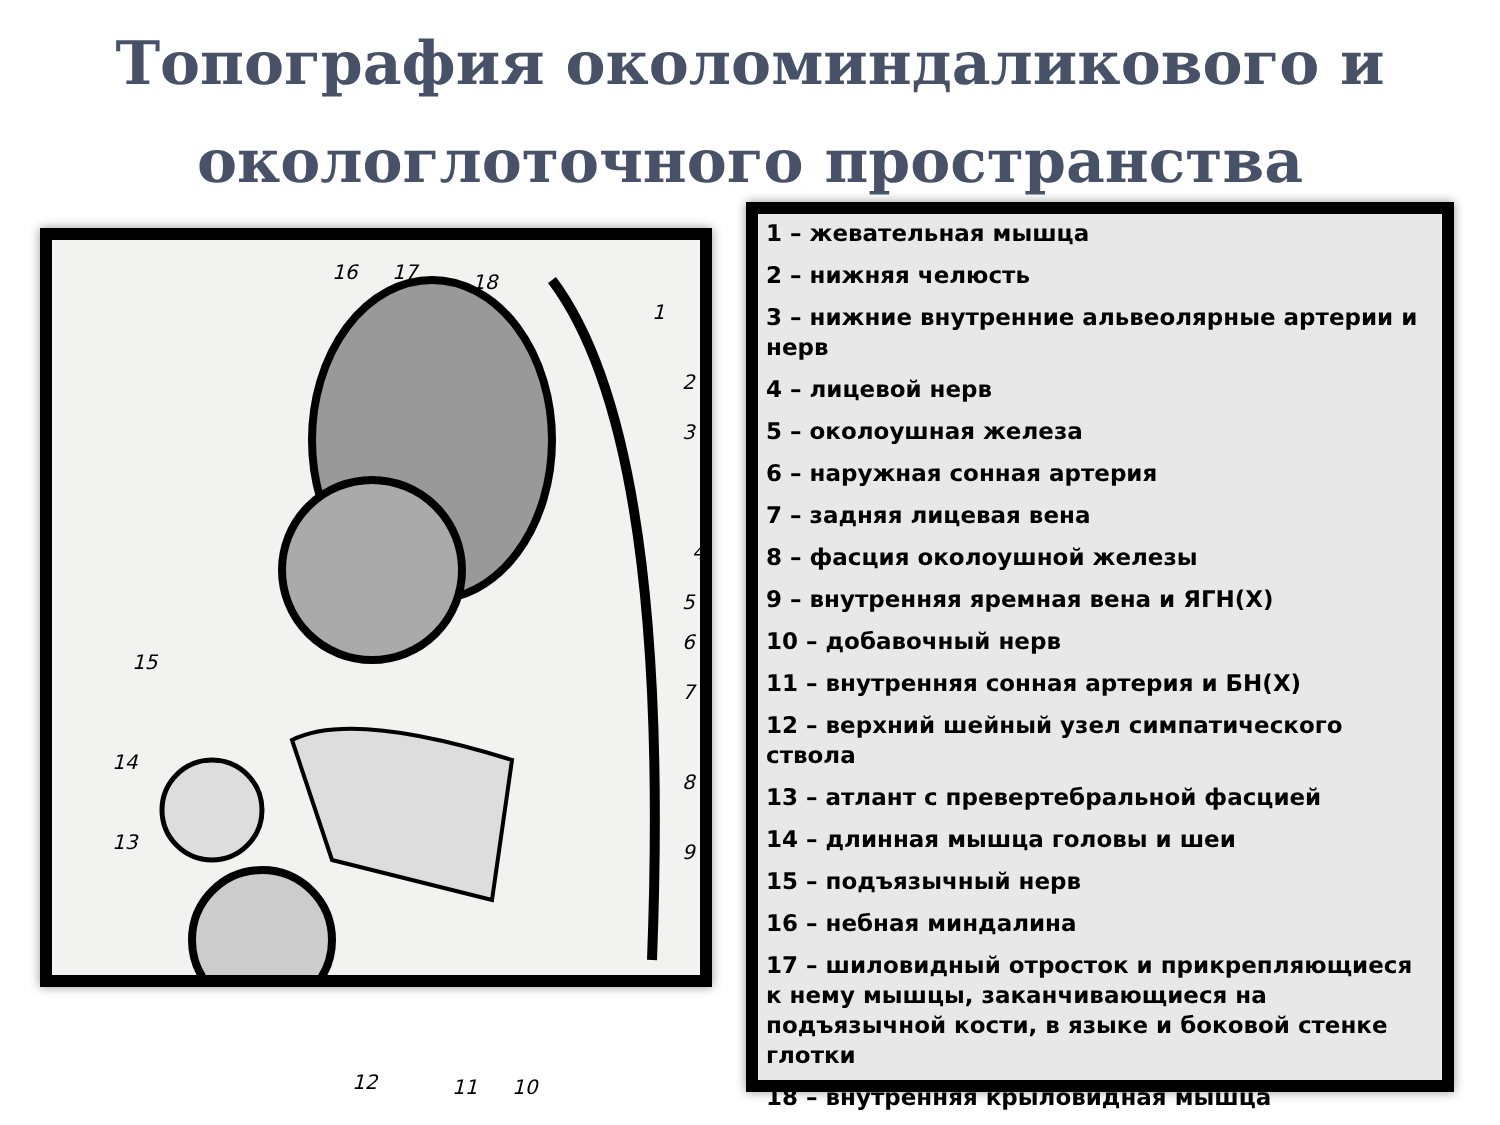Топография околоминдаликового и окологлоточного пространства
16 17 18
1
2
3
4
5
6
7
8
9
10 11 12
13
14
15
1 – жевательная мышца
2 – нижняя челюсть
3 – нижние внутренние альвеолярные артерии и нерв
4 – лицевой нерв
5 – околоушная железа
6 – наружная сонная артерия
7 – задняя лицевая вена
8 – фасция околоушной железы
9 – внутренняя яремная вена и ЯГН(X)
10 – добавочный нерв
11 – внутренняя сонная артерия и БН(X)
12 – верхний шейный узел симпатического ствола
13 – атлант с превертебральной фасцией
14 – длинная мышца головы и шеи
15 – подъязычный нерв
16 – небная миндалина
17 – шиловидный отросток и прикрепляющиеся к нему мышцы, заканчивающиеся на подъязычной кости, в языке и боковой стенке глотки
18 – внутренняя крыловидная мышца